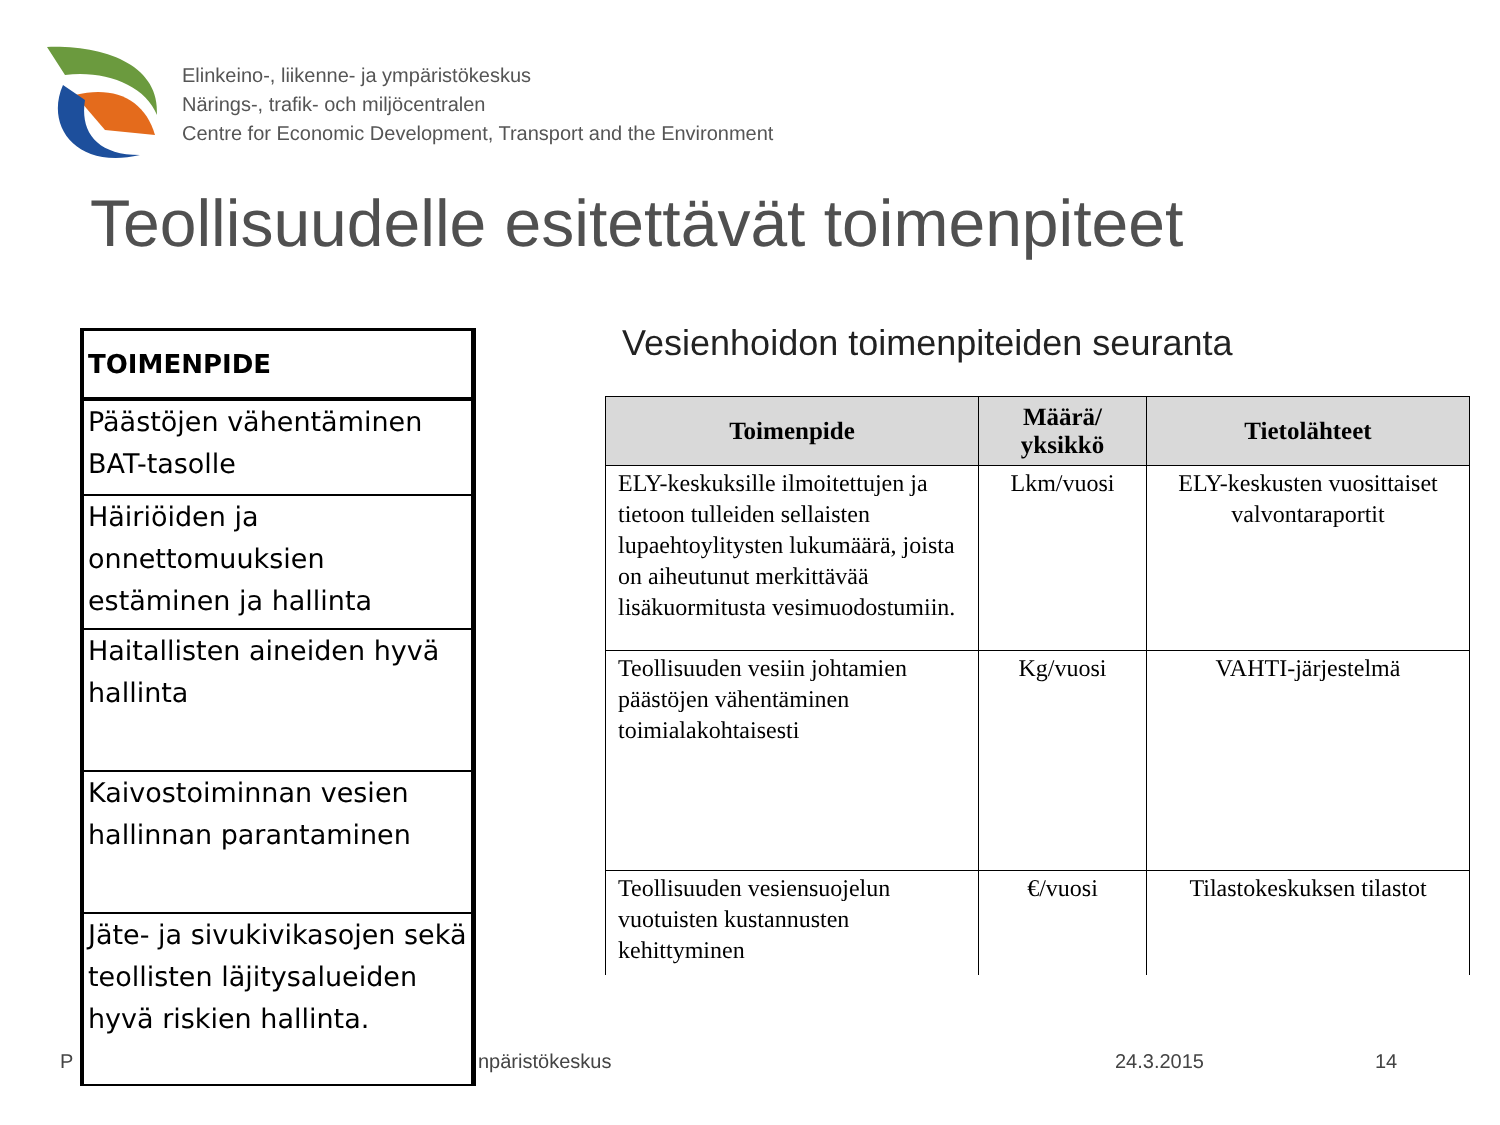Elinkeino-, liikenne- ja ympäristökeskus
Närings-, trafik- och miljöcentralen
Centre for Economic Development, Transport and the Environment
Teollisuudelle esitettävät toimenpiteet
P npäristökeskus 24.3.2015 14
| TOIMENPIDE |
| --- |
| Päästöjen vähentäminen BAT-tasolle |
| Häiriöiden ja onnettomuuksien estäminen ja hallinta |
| Haitallisten aineiden hyvä hallinta |
| Kaivostoiminnan vesien hallinnan parantaminen |
| Jäte- ja sivukivikasojen sekä teollisten läjitysalueiden hyvä riskien hallinta. |
Vesienhoidon toimenpiteiden seuranta
| Toimenpide | Määrä/ yksikkö | Tietolähteet |
| --- | --- | --- |
| ELY-keskuksille ilmoitettujen ja tietoon tulleiden sellaisten lupaehtoylitysten lukumäärä, joista on aiheutunut merkittävää lisäkuormitusta vesimuodostumiin. | Lkm/vuosi | ELY-keskusten vuosittaiset valvontaraportit |
| Teollisuuden vesiin johtamien päästöjen vähentäminen toimialakohtaisesti | Kg/vuosi | VAHTI-järjestelmä |
| Teollisuuden vesiensuojelun vuotuisten kustannusten kehittyminen | €/vuosi | Tilastokeskuksen tilastot |